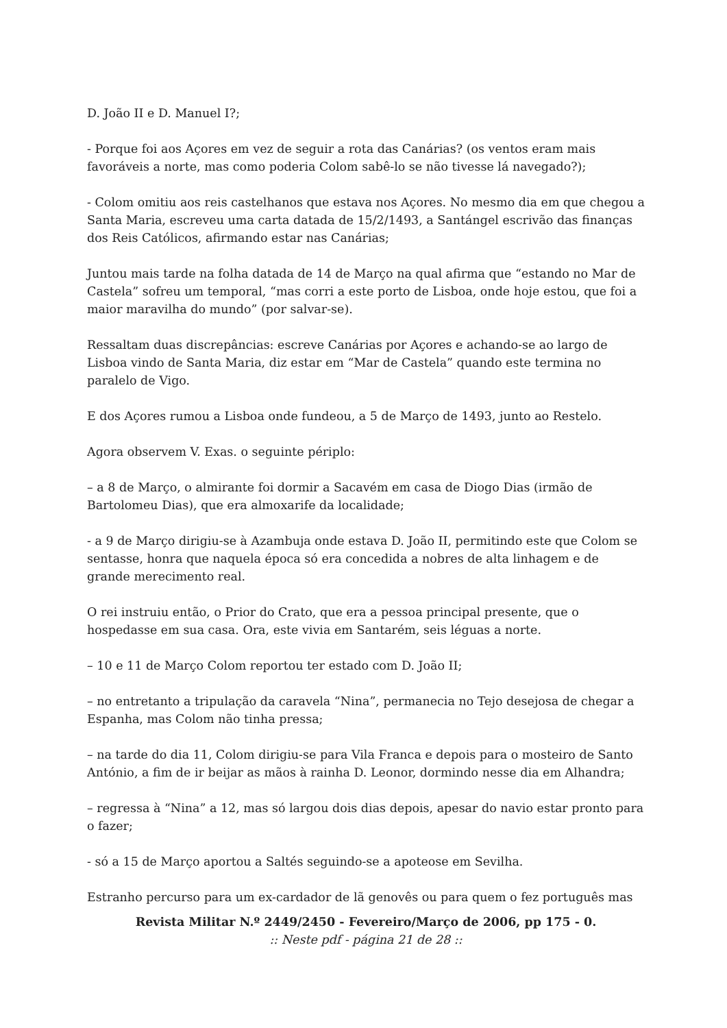D. João II e D. Manuel I?;
- Porque foi aos Açores em vez de seguir a rota das Canárias? (os ventos eram mais favoráveis a norte, mas como poderia Colom sabê-lo se não tivesse lá navegado?);
- Colom omitiu aos reis castelhanos que estava nos Açores. No mesmo dia em que chegou a Santa Maria, escreveu uma carta datada de 15/2/1493, a Santángel escrivão das finanças dos Reis Católicos, afirmando estar nas Canárias;
Juntou mais tarde na folha datada de 14 de Março na qual afirma que “estando no Mar de Castela” sofreu um temporal, “mas corri a este porto de Lisboa, onde hoje estou, que foi a maior maravilha do mundo” (por salvar-se).
Ressaltam duas discrepâncias: escreve Canárias por Açores e achando-se ao largo de Lisboa vindo de Santa Maria, diz estar em “Mar de Castela” quando este termina no paralelo de Vigo.
E dos Açores rumou a Lisboa onde fundeou, a 5 de Março de 1493, junto ao Restelo.
Agora observem V. Exas. o seguinte périplo:
– a 8 de Março, o almirante foi dormir a Sacavém em casa de Diogo Dias (irmão de Bartolomeu Dias), que era almoxarife da localidade;
- a 9 de Março dirigiu-se à Azambuja onde estava D. João II, permitindo este que Colom se sentasse, honra que naquela época só era concedida a nobres de alta linhagem e de grande merecimento real.
O rei instruiu então, o Prior do Crato, que era a pessoa principal presente, que o hospedasse em sua casa. Ora, este vivia em Santarém, seis léguas a norte.
– 10 e 11 de Março Colom reportou ter estado com D. João II;
– no entretanto a tripulação da caravela “Nina”, permanecia no Tejo desejosa de chegar a Espanha, mas Colom não tinha pressa;
– na tarde do dia 11, Colom dirigiu-se para Vila Franca e depois para o mosteiro de Santo António, a fim de ir beijar as mãos à rainha D. Leonor, dormindo nesse dia em Alhandra;
– regressa à “Nina” a 12, mas só largou dois dias depois, apesar do navio estar pronto para o fazer;
- só a 15 de Março aportou a Saltés seguindo-se a apoteose em Sevilha.
Estranho percurso para um ex-cardador de lã genovês ou para quem o fez português mas
Revista Militar N.º 2449/2450 - Fevereiro/Março de 2006, pp 175 - 0.
:: Neste pdf - página 21 de 28 ::